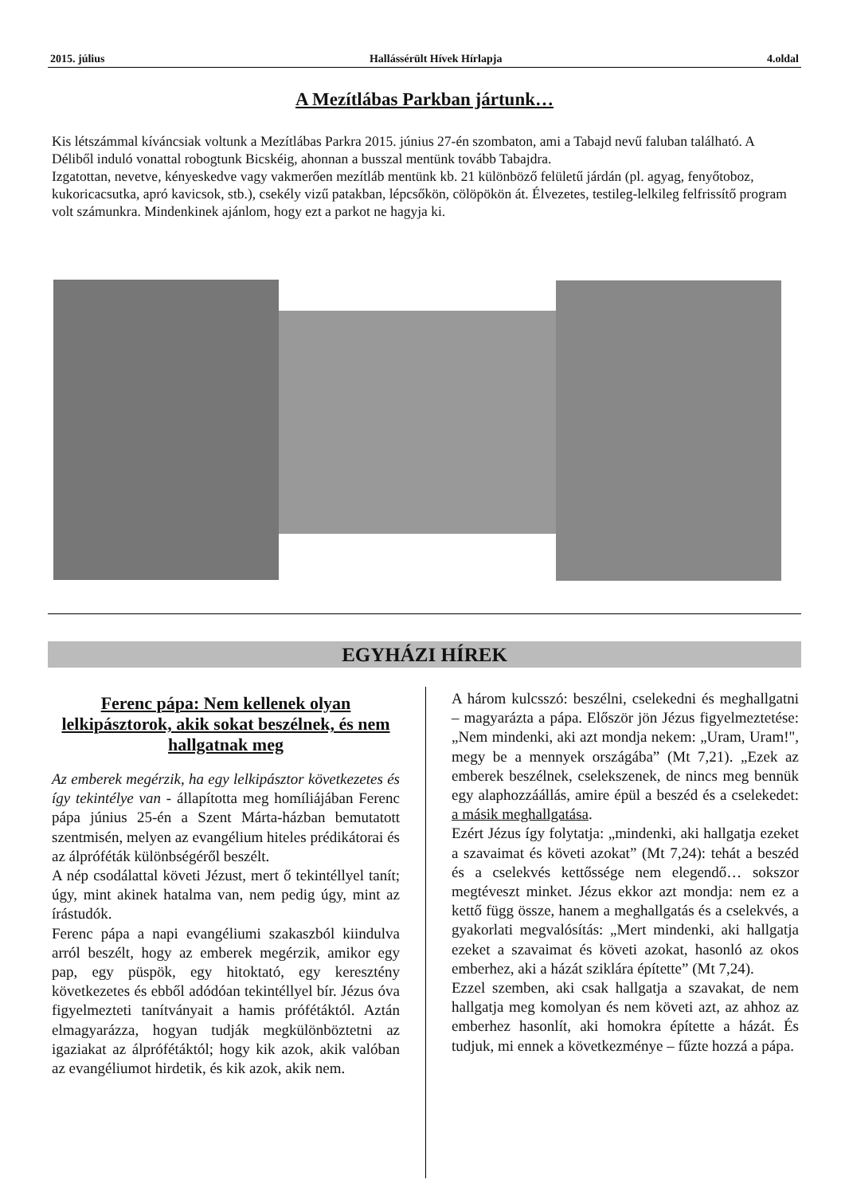2015. július Hallássérült Hívek Hírlapja 4.oldal
A Mezítlábas Parkban jártunk…
Kis létszámmal kíváncsiak voltunk a Mezítlábas Parkra 2015. június 27-én szombaton, ami a Tabajd nevű faluban található. A Déliből induló vonattal robogtunk Bicskéig, ahonnan a busszal mentünk tovább Tabajdra.
Izgatottan, nevetve, kényeskedve vagy vakmerően mezítláb mentünk kb. 21 különböző felületű járdán (pl. agyag, fenyőtoboz, kukoricacsutka, apró kavicsok, stb.), csekély vizű patakban, lépcsőkön, cölöpökön át. Élvezetes, testileg-lelkileg felfrissítő program volt számunkra. Mindenkinek ajánlom, hogy ezt a parkot ne hagyja ki.
EGYHÁZI HÍREK
Ferenc pápa: Nem kellenek olyan lelkipásztorok, akik sokat beszélnek, és nem hallgatnak meg
Az emberek megérzik, ha egy lelkipásztor következetes és így tekintélye van - állapította meg homíliájában Ferenc pápa június 25-én a Szent Márta-házban bemutatott szentmisén, melyen az evangélium hiteles prédikátorai és az álpróféták különbségéről beszélt.
A nép csodálattal követi Jézust, mert ő tekintéllyel tanít; úgy, mint akinek hatalma van, nem pedig úgy, mint az írástudók.
Ferenc pápa a napi evangéliumi szakaszból kiindulva arról beszélt, hogy az emberek megérzik, amikor egy pap, egy püspök, egy hitoktató, egy keresztény következetes és ebből adódóan tekintéllyel bír. Jézus óva figyelmezteti tanítványait a hamis prófétáktól. Aztán elmagyarázza, hogyan tudják megkülönböztetni az igaziakat az álprófétáktól; hogy kik azok, akik valóban az evangéliumot hirdetik, és kik azok, akik nem.
A három kulcsszó: beszélni, cselekedni és meghallgatni – magyarázta a pápa. Először jön Jézus figyelmeztetése: „Nem mindenki, aki azt mondja nekem: „Uram, Uram!", megy be a mennyek országába” (Mt 7,21). „Ezek az emberek beszélnek, cselekszenek, de nincs meg bennük egy alaphozzáállás, amire épül a beszéd és a cselekedet: a másik meghallgatása.
Ezért Jézus így folytatja: „mindenki, aki hallgatja ezeket a szavaimat és követi azokat” (Mt 7,24): tehát a beszéd és a cselekvés kettőssége nem elegendő… sokszor megtéveszt minket. Jézus ekkor azt mondja: nem ez a kettő függ össze, hanem a meghallgatás és a cselekvés, a gyakorlati megvalósítás: „Mert mindenki, aki hallgatja ezeket a szavaimat és követi azokat, hasonló az okos emberhez, aki a házát sziklára építette” (Mt 7,24).
Ezzel szemben, aki csak hallgatja a szavakat, de nem hallgatja meg komolyan és nem követi azt, az ahhoz az emberhez hasonlít, aki homokra építette a házát. És tudjuk, mi ennek a következménye – fűzte hozzá a pápa.